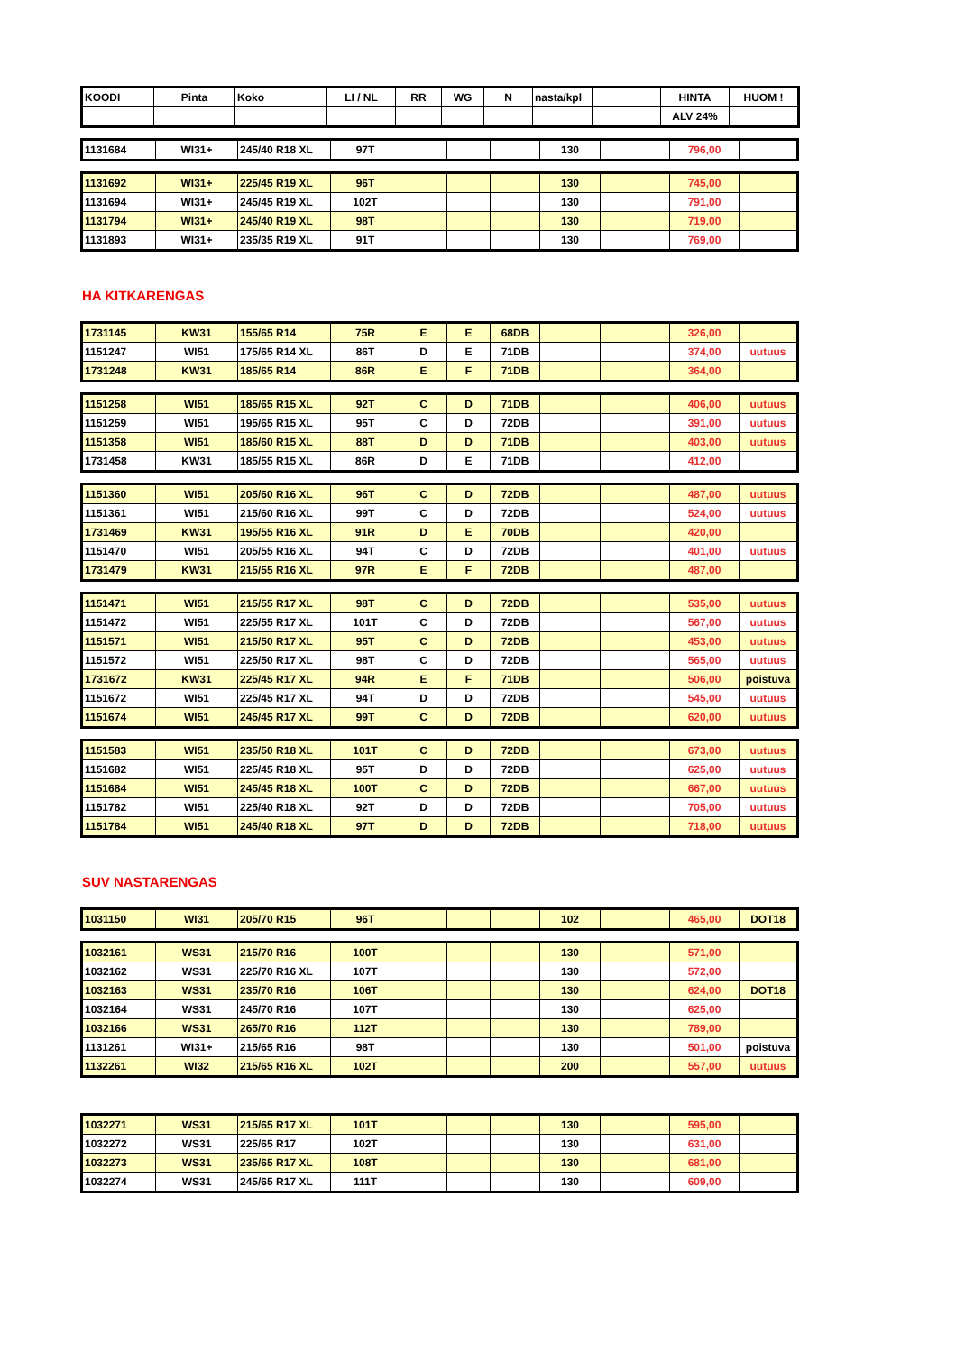| KOODI | Pinta | Koko | LI / NL | RR | WG | N | nasta/kpl | | HINTA | HUOM ! |
| | | | | | | | | | ALV 24% | |
| 1131684 | WI31+ | 245/40 R18 XL | 97T | | | | 130 | | 796,00 | |
| 1131692 | WI31+ | 225/45 R19 XL | 96T | | | | 130 | | 745,00 | |
| 1131694 | WI31+ | 245/45 R19 XL | 102T | | | | 130 | | 791,00 | |
| 1131794 | WI31+ | 245/40 R19 XL | 98T | | | | 130 | | 719,00 | |
| 1131893 | WI31+ | 235/35 R19 XL | 91T | | | | 130 | | 769,00 | |
HA KITKARENGAS
| 1731145 | KW31 | 155/65 R14 | 75R | E | E | 68DB | | | 326,00 | |
| 1151247 | WI51 | 175/65 R14 XL | 86T | D | E | 71DB | | | 374,00 | uutuus |
| 1731248 | KW31 | 185/65 R14 | 86R | E | F | 71DB | | | 364,00 | |
| 1151258 | WI51 | 185/65 R15 XL | 92T | C | D | 71DB | | | 406,00 | uutuus |
| 1151259 | WI51 | 195/65 R15 XL | 95T | C | D | 72DB | | | 391,00 | uutuus |
| 1151358 | WI51 | 185/60 R15 XL | 88T | D | D | 71DB | | | 403,00 | uutuus |
| 1731458 | KW31 | 185/55 R15 XL | 86R | D | E | 71DB | | | 412,00 | |
| 1151360 | WI51 | 205/60 R16 XL | 96T | C | D | 72DB | | | 487,00 | uutuus |
| 1151361 | WI51 | 215/60 R16 XL | 99T | C | D | 72DB | | | 524,00 | uutuus |
| 1731469 | KW31 | 195/55 R16 XL | 91R | D | E | 70DB | | | 420,00 | |
| 1151470 | WI51 | 205/55 R16 XL | 94T | C | D | 72DB | | | 401,00 | uutuus |
| 1731479 | KW31 | 215/55 R16 XL | 97R | E | F | 72DB | | | 487,00 | |
| 1151471 | WI51 | 215/55 R17 XL | 98T | C | D | 72DB | | | 535,00 | uutuus |
| 1151472 | WI51 | 225/55 R17 XL | 101T | C | D | 72DB | | | 567,00 | uutuus |
| 1151571 | WI51 | 215/50 R17 XL | 95T | C | D | 72DB | | | 453,00 | uutuus |
| 1151572 | WI51 | 225/50 R17 XL | 98T | C | D | 72DB | | | 565,00 | uutuus |
| 1731672 | KW31 | 225/45 R17 XL | 94R | E | F | 71DB | | | 506,00 | poistuva |
| 1151672 | WI51 | 225/45 R17 XL | 94T | D | D | 72DB | | | 545,00 | uutuus |
| 1151674 | WI51 | 245/45 R17 XL | 99T | C | D | 72DB | | | 620,00 | uutuus |
| 1151583 | WI51 | 235/50 R18 XL | 101T | C | D | 72DB | | | 673,00 | uutuus |
| 1151682 | WI51 | 225/45 R18 XL | 95T | D | D | 72DB | | | 625,00 | uutuus |
| 1151684 | WI51 | 245/45 R18 XL | 100T | C | D | 72DB | | | 667,00 | uutuus |
| 1151782 | WI51 | 225/40 R18 XL | 92T | D | D | 72DB | | | 705,00 | uutuus |
| 1151784 | WI51 | 245/40 R18 XL | 97T | D | D | 72DB | | | 718,00 | uutuus |
SUV NASTARENGAS
| 1031150 | WI31 | 205/70 R15 | 96T | | | | 102 | | 465,00 | DOT18 |
| 1032161 | WS31 | 215/70 R16 | 100T | | | | 130 | | 571,00 | |
| 1032162 | WS31 | 225/70 R16 XL | 107T | | | | 130 | | 572,00 | |
| 1032163 | WS31 | 235/70 R16 | 106T | | | | 130 | | 624,00 | DOT18 |
| 1032164 | WS31 | 245/70 R16 | 107T | | | | 130 | | 625,00 | |
| 1032166 | WS31 | 265/70 R16 | 112T | | | | 130 | | 789,00 | |
| 1131261 | WI31+ | 215/65 R16 | 98T | | | | 130 | | 501,00 | poistuva |
| 1132261 | WI32 | 215/65 R16 XL | 102T | | | | 200 | | 557,00 | uutuus |
| 1032271 | WS31 | 215/65 R17 XL | 101T | | | | 130 | | 595,00 | |
| 1032272 | WS31 | 225/65 R17 | 102T | | | | 130 | | 631,00 | |
| 1032273 | WS31 | 235/65 R17 XL | 108T | | | | 130 | | 681,00 | |
| 1032274 | WS31 | 245/65 R17 XL | 111T | | | | 130 | | 609,00 | |